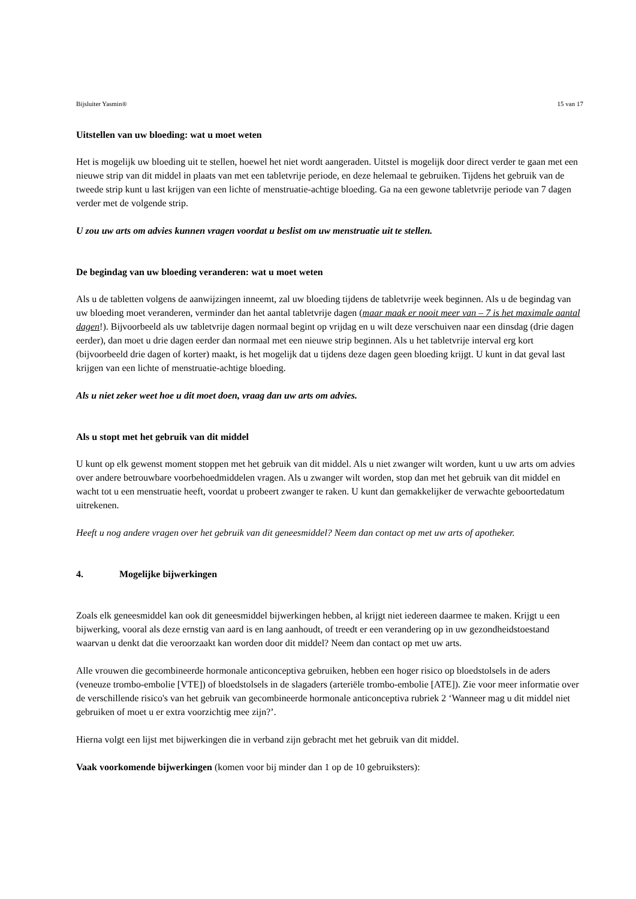Bijsluiter Yasmin® 15 van 17
Uitstellen van uw bloeding: wat u moet weten
Het is mogelijk uw bloeding uit te stellen, hoewel het niet wordt aangeraden. Uitstel is mogelijk door direct verder te gaan met een nieuwe strip van dit middel in plaats van met een tabletvrije periode, en deze helemaal te gebruiken. Tijdens het gebruik van de tweede strip kunt u last krijgen van een lichte of menstruatie-achtige bloeding. Ga na een gewone tabletvrije periode van 7 dagen verder met de volgende strip.
U zou uw arts om advies kunnen vragen voordat u beslist om uw menstruatie uit te stellen.
De begindag van uw bloeding veranderen: wat u moet weten
Als u de tabletten volgens de aanwijzingen inneemt, zal uw bloeding tijdens de tabletvrije week beginnen. Als u de begindag van uw bloeding moet veranderen, verminder dan het aantal tabletvrije dagen (maar maak er nooit meer van – 7 is het maximale aantal dagen!). Bijvoorbeeld als uw tabletvrije dagen normaal begint op vrijdag en u wilt deze verschuiven naar een dinsdag (drie dagen eerder), dan moet u drie dagen eerder dan normaal met een nieuwe strip beginnen. Als u het tabletvrije interval erg kort (bijvoorbeeld drie dagen of korter) maakt, is het mogelijk dat u tijdens deze dagen geen bloeding krijgt. U kunt in dat geval last krijgen van een lichte of menstruatie-achtige bloeding.
Als u niet zeker weet hoe u dit moet doen, vraag dan uw arts om advies.
Als u stopt met het gebruik van dit middel
U kunt op elk gewenst moment stoppen met het gebruik van dit middel. Als u niet zwanger wilt worden, kunt u uw arts om advies over andere betrouwbare voorbehoedmiddelen vragen. Als u zwanger wilt worden, stop dan met het gebruik van dit middel en wacht tot u een menstruatie heeft, voordat u probeert zwanger te raken. U kunt dan gemakkelijker de verwachte geboortedatum uitrekenen.
Heeft u nog andere vragen over het gebruik van dit geneesmiddel? Neem dan contact op met uw arts of apotheker.
4. Mogelijke bijwerkingen
Zoals elk geneesmiddel kan ook dit geneesmiddel bijwerkingen hebben, al krijgt niet iedereen daarmee te maken. Krijgt u een bijwerking, vooral als deze ernstig van aard is en lang aanhoudt, of treedt er een verandering op in uw gezondheidstoestand waarvan u denkt dat die veroorzaakt kan worden door dit middel? Neem dan contact op met uw arts.
Alle vrouwen die gecombineerde hormonale anticonceptiva gebruiken, hebben een hoger risico op bloedstolsels in de aders (veneuze trombo-embolie [VTE]) of bloedstolsels in de slagaders (arteriële trombo-embolie [ATE]). Zie voor meer informatie over de verschillende risico's van het gebruik van gecombineerde hormonale anticonceptiva rubriek 2 ‘Wanneer mag u dit middel niet gebruiken of moet u er extra voorzichtig mee zijn?’.
Hierna volgt een lijst met bijwerkingen die in verband zijn gebracht met het gebruik van dit middel.
Vaak voorkomende bijwerkingen (komen voor bij minder dan 1 op de 10 gebruiksters):